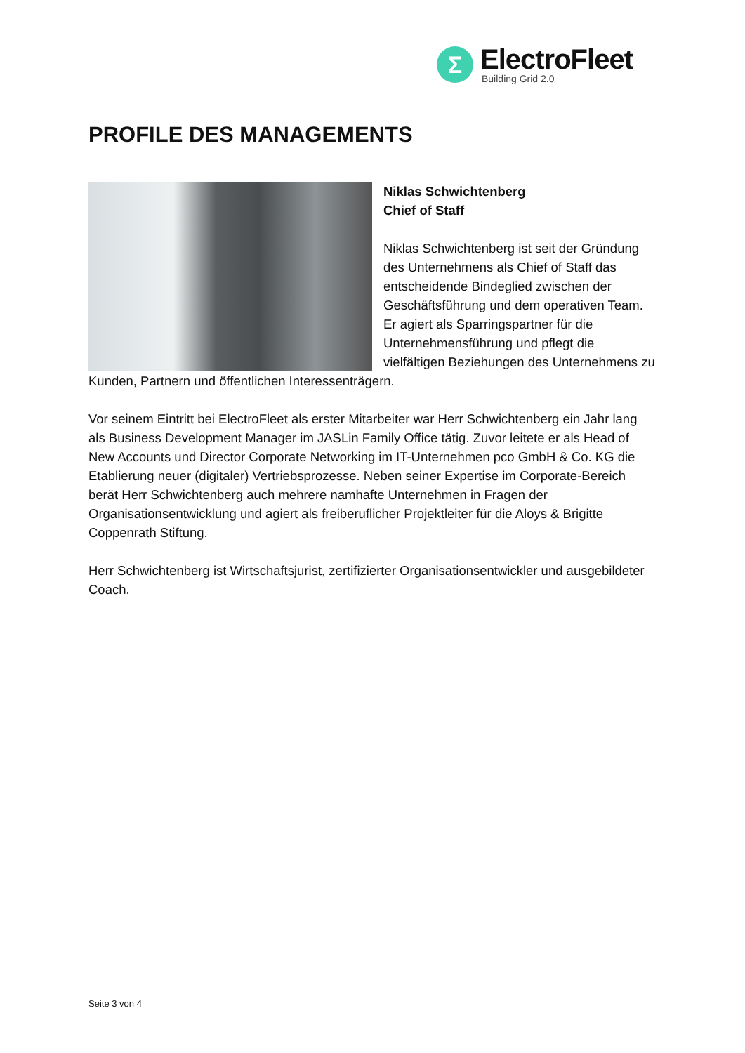Σ
ElectroFleet
Building Grid 2.0
PROFILE DES MANAGEMENTS
Niklas Schwichtenberg
Chief of Staff
Niklas Schwichtenberg ist seit der Gründung des Unternehmens als Chief of Staff das entscheidende Bindeglied zwischen der Geschäftsführung und dem operativen Team. Er agiert als Sparringspartner für die Unternehmensführung und pflegt die vielfältigen Beziehungen des Unternehmens zu Kunden, Partnern und öffentlichen Interessenträgern.
Vor seinem Eintritt bei ElectroFleet als erster Mitarbeiter war Herr Schwichtenberg ein Jahr lang als Business Development Manager im JASLin Family Office tätig. Zuvor leitete er als Head of New Accounts und Director Corporate Networking im IT-Unternehmen pco GmbH & Co. KG die Etablierung neuer (digitaler) Vertriebsprozesse. Neben seiner Expertise im Corporate-Bereich berät Herr Schwichtenberg auch mehrere namhafte Unternehmen in Fragen der Organisationsentwicklung und agiert als freiberuflicher Projektleiter für die Aloys & Brigitte Coppenrath Stiftung.
Herr Schwichtenberg ist Wirtschaftsjurist, zertifizierter Organisationsentwickler und ausgebildeter Coach.
Seite 3 von 4